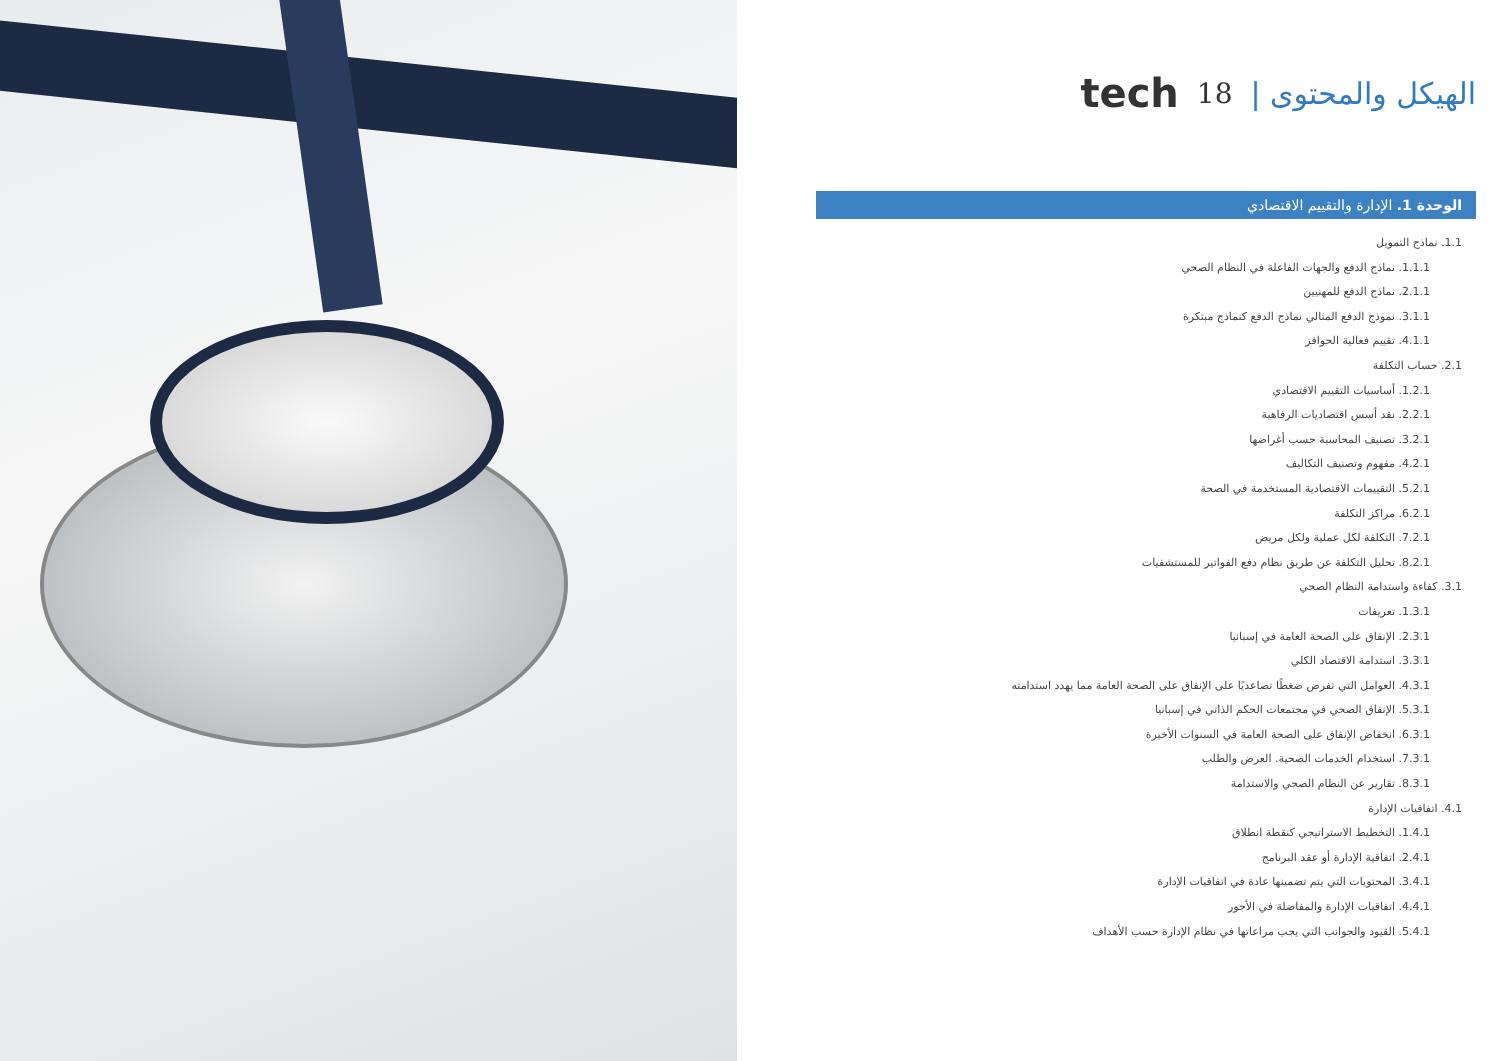الهيكل والمحتوى | 18 tech
الوحدة 1. الإدارة والتقييم الاقتصادي
1.1. نماذج التمويل
1.1.1. نماذج الدفع والجهات الفاعلة في النظام الصحي
2.1.1. نماذج الدفع للمهنيين
3.1.1. نموذج الدفع المثالي نماذج الدفع كنماذج مبتكرة
4.1.1. تقييم فعالية الحوافز
2.1. حساب التكلفة
1.2.1. أساسيات التقييم الاقتصادي
2.2.1. نقد أسس اقتصاديات الرفاهية
3.2.1. تصنيف المحاسبة حسب أغراضها
4.2.1. مفهوم وتصنيف التكاليف
5.2.1. التقييمات الاقتصادية المستخدمة في الصحة
6.2.1. مراكز التكلفة
7.2.1. التكلفة لكل عملية ولكل مريض
8.2.1. تحليل التكلفة عن طريق نظام دفع الفواتير للمستشفيات
3.1. كفاءة واستدامة النظام الصحي
1.3.1. تعريفات
2.3.1. الإنفاق على الصحة العامة في إسبانيا
3.3.1. استدامة الاقتصاد الكلي
4.3.1. العوامل التي تفرض ضغطًا تصاعديًا على الإنفاق على الصحة العامة مما يهدد استدامته
5.3.1. الإنفاق الصحي في مجتمعات الحكم الذاتي في إسبانيا
6.3.1. انخفاض الإنفاق على الصحة العامة في السنوات الأخيرة
7.3.1. استخدام الخدمات الصحية. العرض والطلب
8.3.1. تقارير عن النظام الصحي والاستدامة
4.1. اتفاقيات الإدارة
1.4.1. التخطيط الاستراتيجي كنقطة انطلاق
2.4.1. اتفاقية الإدارة أو عقد البرنامج
3.4.1. المحتويات التي يتم تضمينها عادة في اتفاقيات الإدارة
4.4.1. اتفاقيات الإدارة والمفاضلة في الأجور
5.4.1. القيود والجوانب التي يجب مراعاتها في نظام الإدارة حسب الأهداف